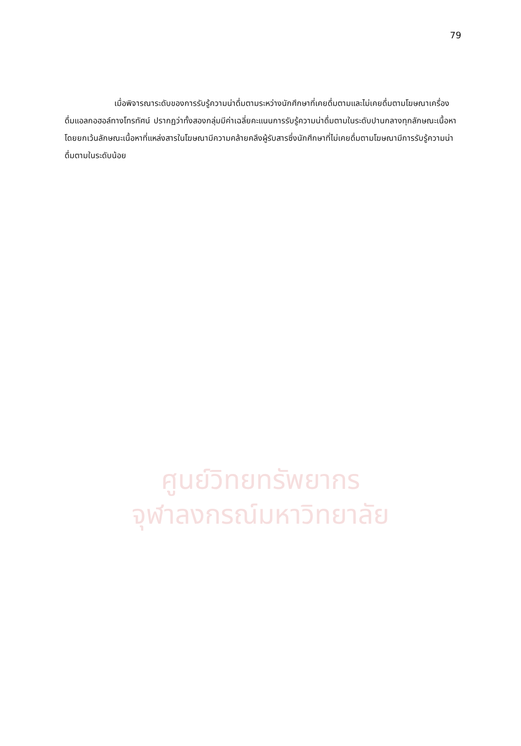79
เมื่อพิจารณาระดับของการรับรู้ความน่าดื่มตามระหว่างนักศึกษาที่เคยดื่มตามและไม่เคยดื่มตามโฆษณาเครื่องดื่มแอลกอฮอล์ทางโทรทัศน์ ปรากฏว่าทั้งสองกลุ่มมีค่าเฉลี่ยคะแนนการรับรู้ความน่าดื่มตามในระดับปานกลางทุกลักษณะเนื้อหา โดยยกเว้นลักษณะเนื้อหาที่แหล่งสารในโฆษณามีความคล้ายคลึงผู้รับสารซึ่งนักศึกษาที่ไม่เคยดื่มตามโฆษณามีการรับรู้ความน่าดื่มตามในระดับน้อย
ศูนย์วิทยทรัพยากร
จุฬาลงกรณ์มหาวิทยาลัย